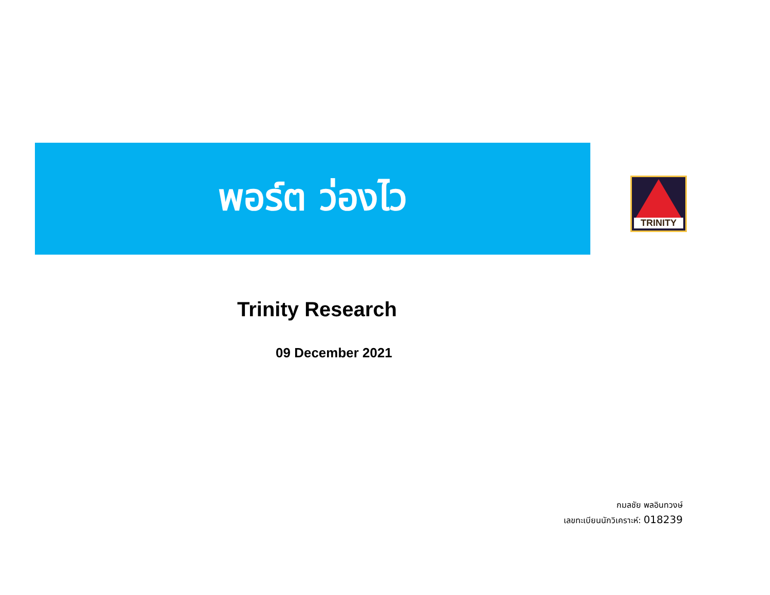พอร์ต ว่องไว
TRINITY
Trinity Research
09 December 2021
กมลชัย พลอินทวงษ์
เลขทะเบียนนักวิเคราะห์: 018239